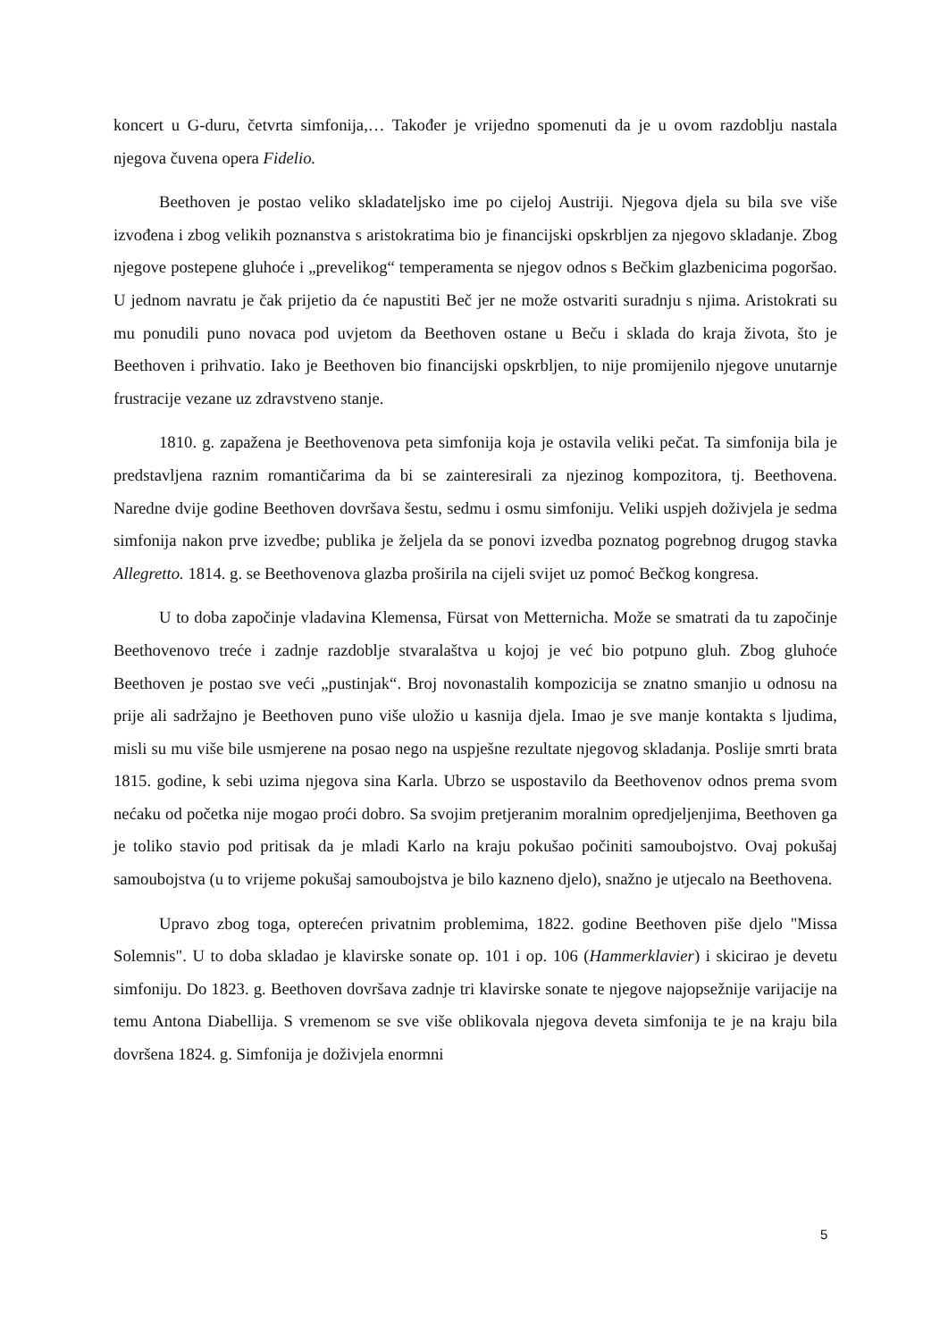koncert u G-duru, četvrta simfonija,… Također je vrijedno spomenuti da je u ovom razdoblju nastala njegova čuvena opera Fidelio.
Beethoven je postao veliko skladateljsko ime po cijeloj Austriji. Njegova djela su bila sve više izvođena i zbog velikih poznanstva s aristokratima bio je financijski opskrbljen za njegovo skladanje. Zbog njegove postepene gluhoće i „prevelikog“ temperamenta se njegov odnos s Bečkim glazbenicima pogoršao. U jednom navratu je čak prijetio da će napustiti Beč jer ne može ostvariti suradnju s njima. Aristokrati su mu ponudili puno novaca pod uvjetom da Beethoven ostane u Beču i sklada do kraja života, što je Beethoven i prihvatio. Iako je Beethoven bio financijski opskrbljen, to nije promijenilo njegove unutarnje frustracije vezane uz zdravstveno stanje.
1810. g. zapažena je Beethovenova peta simfonija koja je ostavila veliki pečat. Ta simfonija bila je predstavljena raznim romantičarima da bi se zainteresirali za njezinog kompozitora, tj. Beethovena. Naredne dvije godine Beethoven dovršava šestu, sedmu i osmu simfoniju. Veliki uspjeh doživjela je sedma simfonija nakon prve izvedbe; publika je željela da se ponovi izvedba poznatog pogrebnog drugog stavka Allegretto. 1814. g. se Beethovenova glazba proširila na cijeli svijet uz pomoć Bečkog kongresa.
U to doba započinje vladavina Klemensa, Fürsat von Metternicha. Može se smatrati da tu započinje Beethovenovo treće i zadnje razdoblje stvaralaštva u kojoj je već bio potpuno gluh. Zbog gluhoće Beethoven je postao sve veći „pustinjak“. Broj novonastalih kompozicija se znatno smanjio u odnosu na prije ali sadržajno je Beethoven puno više uložio u kasnija djela. Imao je sve manje kontakta s ljudima, misli su mu više bile usmjerene na posao nego na uspješne rezultate njegovog skladanja. Poslije smrti brata 1815. godine, k sebi uzima njegova sina Karla. Ubrzo se uspostavilo da Beethovenov odnos prema svom nećaku od početka nije mogao proći dobro. Sa svojim pretjeranim moralnim opredjeljenjima, Beethoven ga je toliko stavio pod pritisak da je mladi Karlo na kraju pokušao počiniti samoubojstvo. Ovaj pokušaj samoubojstva (u to vrijeme pokušaj samoubojstva je bilo kazneno djelo), snažno je utjecalo na Beethovena.
Upravo zbog toga, opterećen privatnim problemima, 1822. godine Beethoven piše djelo "Missa Solemnis". U to doba skladao je klavirske sonate op. 101 i op. 106 (Hammerklavier) i skicirao je devetu simfoniju. Do 1823. g. Beethoven dovršava zadnje tri klavirske sonate te njegove najopsežnije varijacije na temu Antona Diabellija. S vremenom se sve više oblikovala njegova deveta simfonija te je na kraju bila dovršena 1824. g. Simfonija je doživjela enormni
5